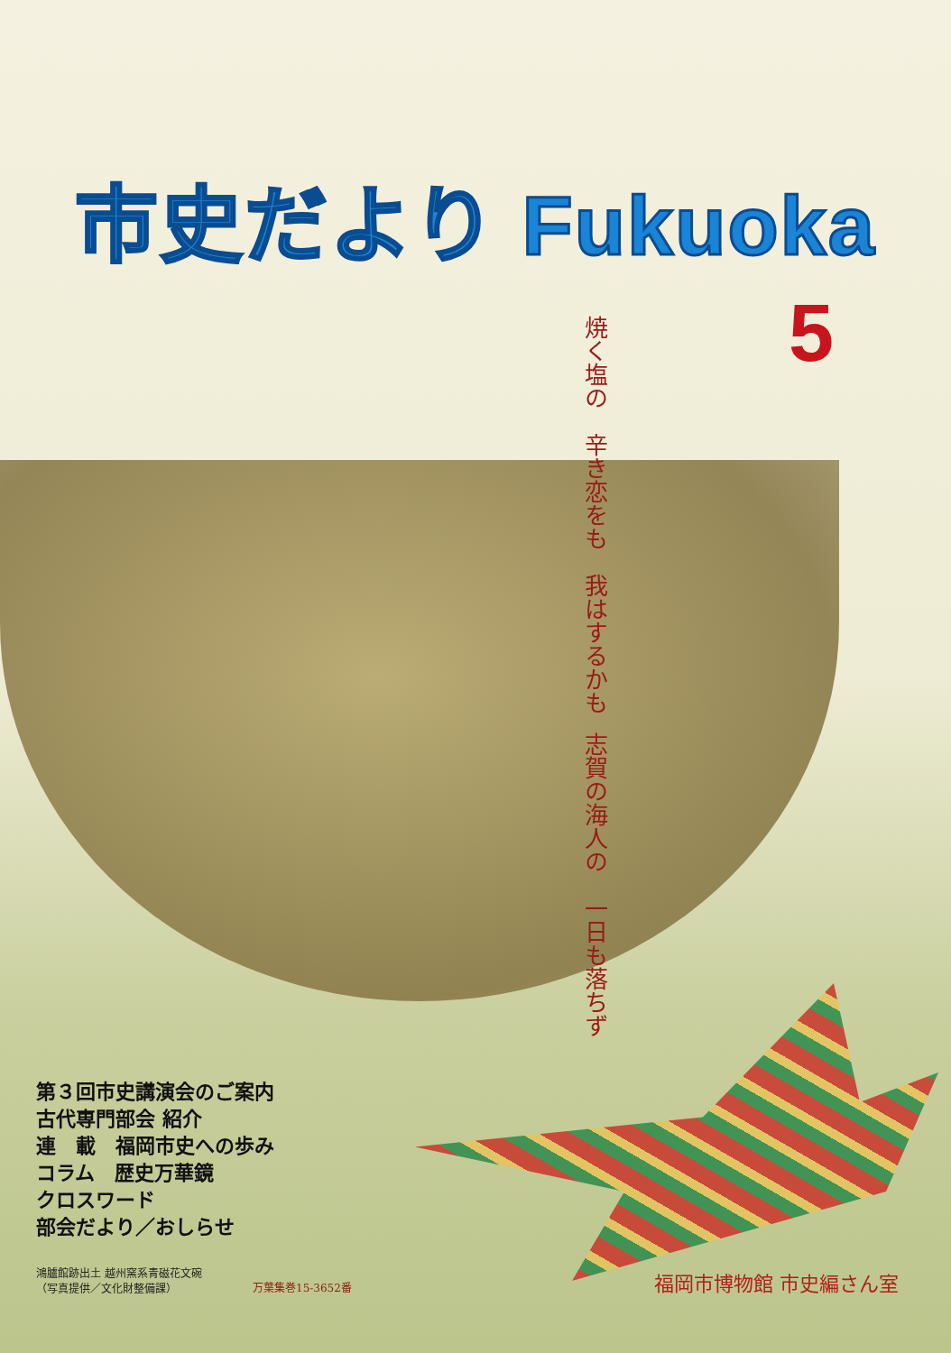市史だより Fukuoka
5
志賀の海人の　一日も落ちず
焼く塩の　辛き恋をも　我はするかも
第３回市史講演会のご案内
古代専門部会 紹介
連　載　福岡市史への歩み
コラム　歴史万華鏡
クロスワード
部会だより／おしらせ
鴻臚館跡出土 越州窯系青磁花文碗
（写真提供／文化財整備課）
万葉集巻15-3652番 福岡市博物館 市史編さん室